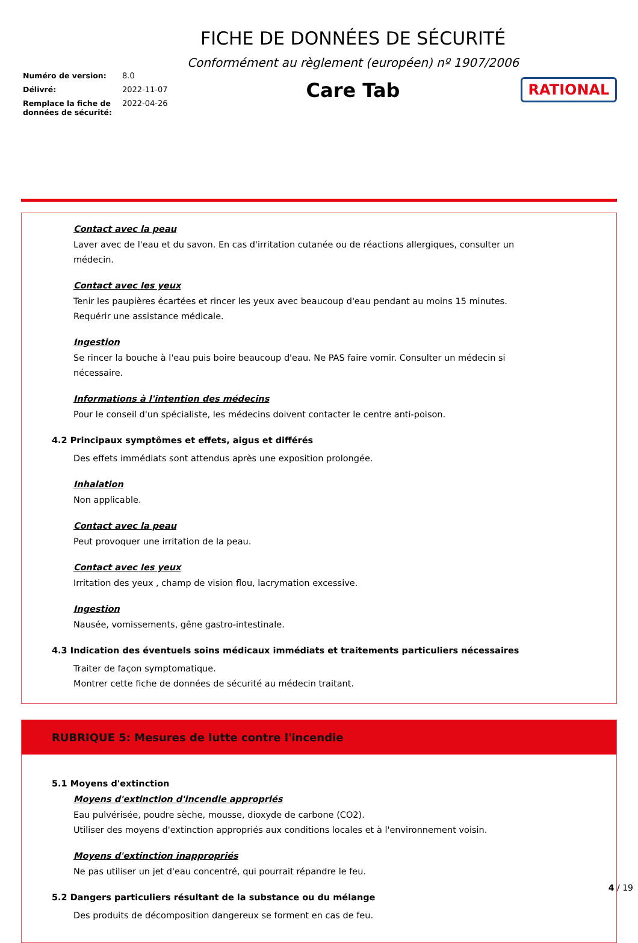Numéro de version: 8.0
Délivré: 2022-11-07
Remplace la fiche de données de sécurité: 2022-04-26
FICHE DE DONNÉES DE SÉCURITÉ
Conformément au règlement (européen) nº 1907/2006
Care Tab
RATIONAL
Contact avec la peau
Laver avec de l'eau et du savon. En cas d'irritation cutanée ou de réactions allergiques, consulter un médecin.
Contact avec les yeux
Tenir les paupières écartées et rincer les yeux avec beaucoup d'eau pendant au moins 15 minutes. Requérir une assistance médicale.
Ingestion
Se rincer la bouche à l'eau puis boire beaucoup d'eau. Ne PAS faire vomir. Consulter un médecin si nécessaire.
Informations à l'intention des médecins
Pour le conseil d'un spécialiste, les médecins doivent contacter le centre anti-poison.
4.2 Principaux symptômes et effets, aigus et différés
Des effets immédiats sont attendus après une exposition prolongée.
Inhalation
Non applicable.
Contact avec la peau
Peut provoquer une irritation de la peau.
Contact avec les yeux
Irritation des yeux , champ de vision flou, lacrymation excessive.
Ingestion
Nausée, vomissements, gêne gastro-intestinale.
4.3 Indication des éventuels soins médicaux immédiats et traitements particuliers nécessaires
Traiter de façon symptomatique.
Montrer cette fiche de données de sécurité au médecin traitant.
RUBRIQUE 5: Mesures de lutte contre l'incendie
5.1 Moyens d'extinction
Moyens d'extinction d'incendie appropriés
Eau pulvérisée, poudre sèche, mousse, dioxyde de carbone (CO2).
Utiliser des moyens d'extinction appropriés aux conditions locales et à l'environnement voisin.
Moyens d'extinction inappropriés
Ne pas utiliser un jet d'eau concentré, qui pourrait répandre le feu.
5.2 Dangers particuliers résultant de la substance ou du mélange
Des produits de décomposition dangereux se forment en cas de feu.
4 / 19